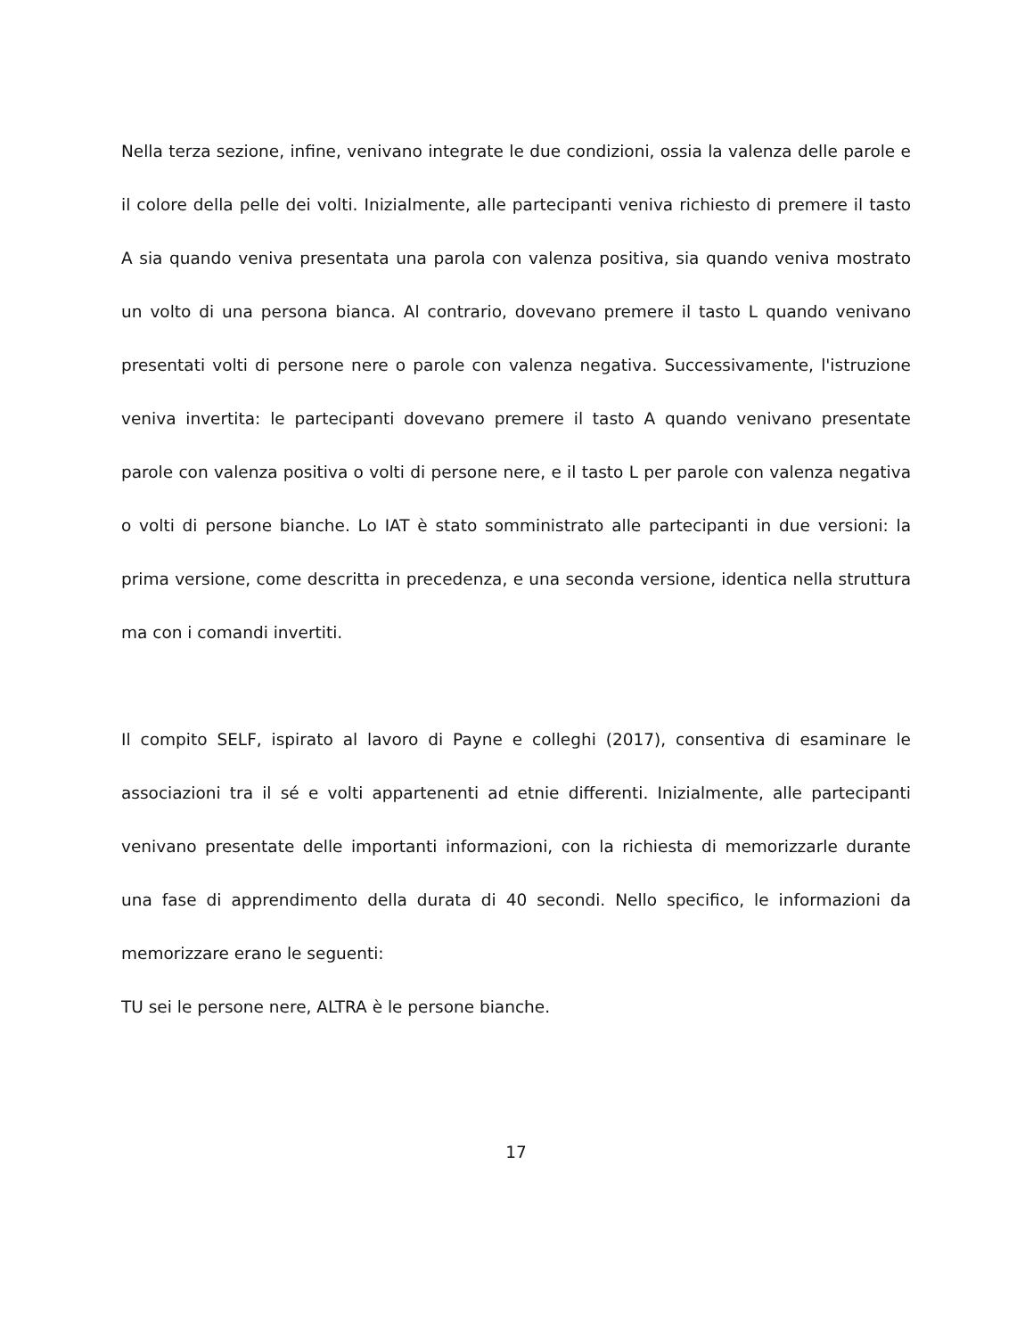Nella terza sezione, infine, venivano integrate le due condizioni, ossia la valenza delle parole e il colore della pelle dei volti. Inizialmente, alle partecipanti veniva richiesto di premere il tasto A sia quando veniva presentata una parola con valenza positiva, sia quando veniva mostrato un volto di una persona bianca. Al contrario, dovevano premere il tasto L quando venivano presentati volti di persone nere o parole con valenza negativa. Successivamente, l'istruzione veniva invertita: le partecipanti dovevano premere il tasto A quando venivano presentate parole con valenza positiva o volti di persone nere, e il tasto L per parole con valenza negativa o volti di persone bianche. Lo IAT è stato somministrato alle partecipanti in due versioni: la prima versione, come descritta in precedenza, e una seconda versione, identica nella struttura ma con i comandi invertiti.
Il compito SELF, ispirato al lavoro di Payne e colleghi (2017), consentiva di esaminare le associazioni tra il sé e volti appartenenti ad etnie differenti. Inizialmente, alle partecipanti venivano presentate delle importanti informazioni, con la richiesta di memorizzarle durante una fase di apprendimento della durata di 40 secondi. Nello specifico, le informazioni da memorizzare erano le seguenti:
TU sei le persone nere, ALTRA è le persone bianche.
17